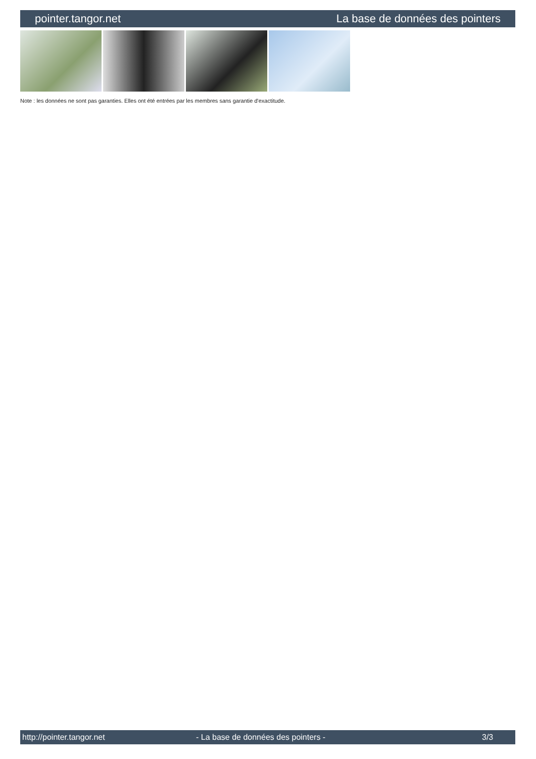pointer.tangor.net La base de données des pointers
Note : les données ne sont pas garanties. Elles ont été entrées par les membres sans garantie d'exactitude.
http://pointer.tangor.net - La base de données des pointers - 3/3